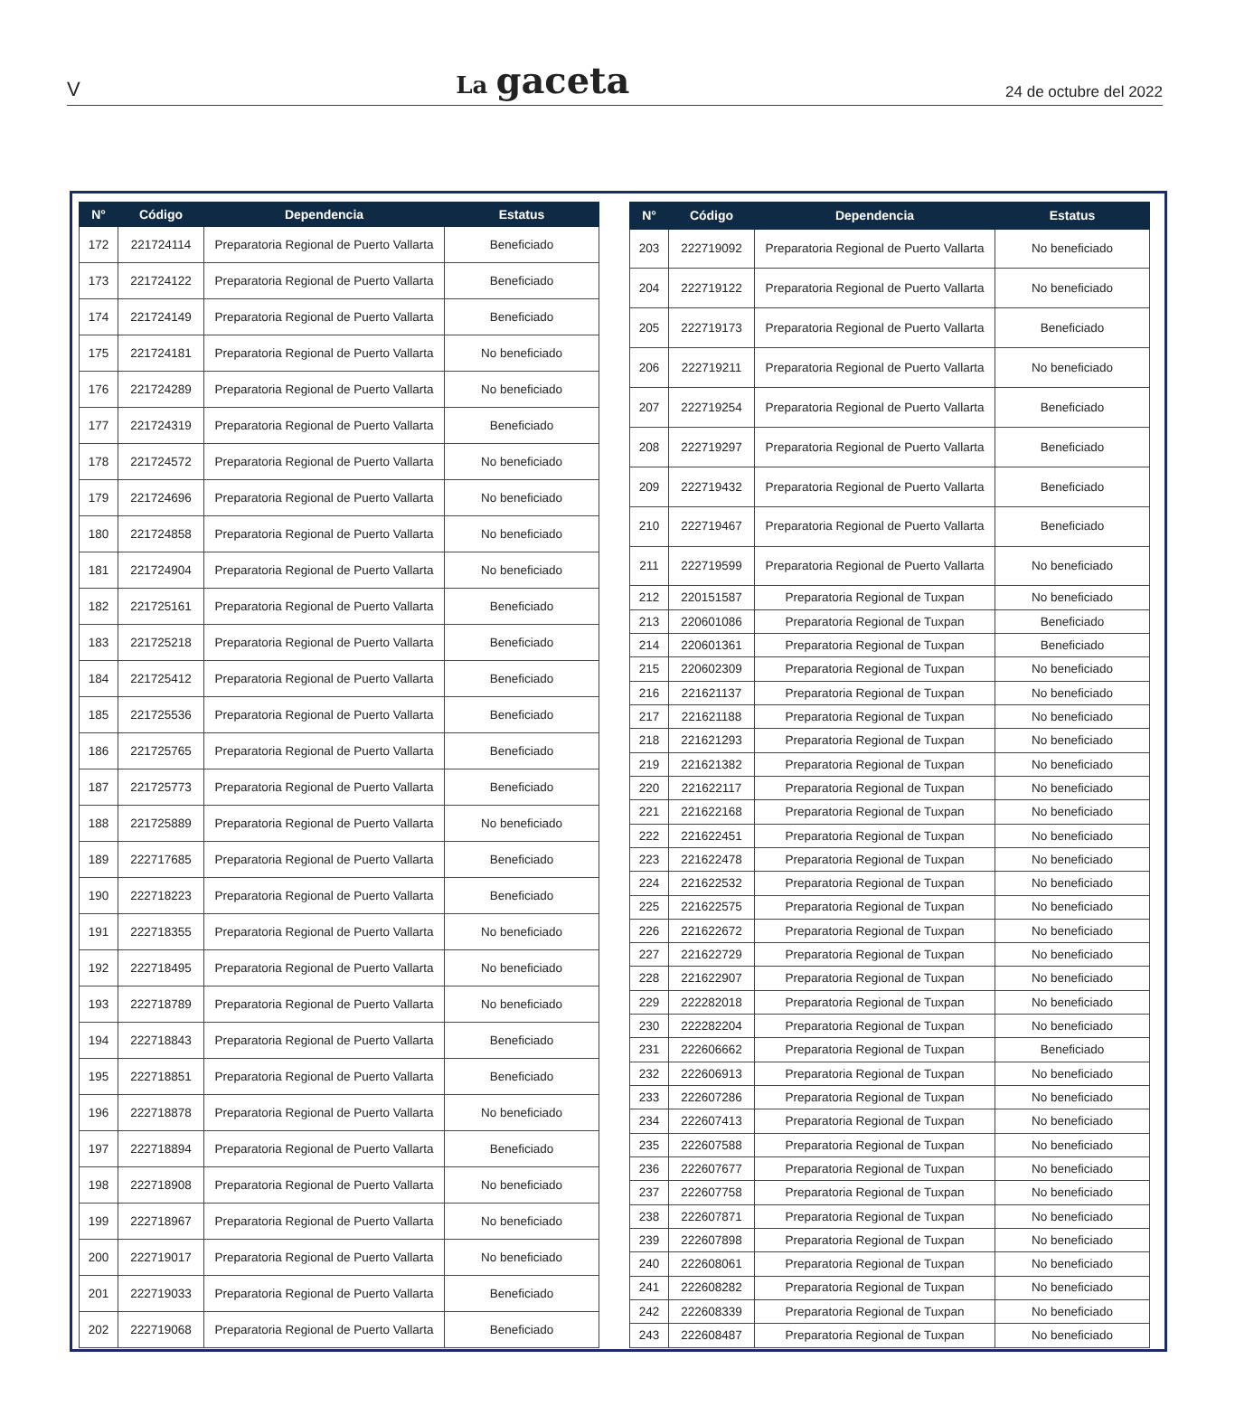V La gaceta 24 de octubre del 2022
| N° | Código | Dependencia | Estatus |
| --- | --- | --- | --- |
| 172 | 221724114 | Preparatoria Regional de Puerto Vallarta | Beneficiado |
| 173 | 221724122 | Preparatoria Regional de Puerto Vallarta | Beneficiado |
| 174 | 221724149 | Preparatoria Regional de Puerto Vallarta | Beneficiado |
| 175 | 221724181 | Preparatoria Regional de Puerto Vallarta | No beneficiado |
| 176 | 221724289 | Preparatoria Regional de Puerto Vallarta | No beneficiado |
| 177 | 221724319 | Preparatoria Regional de Puerto Vallarta | Beneficiado |
| 178 | 221724572 | Preparatoria Regional de Puerto Vallarta | No beneficiado |
| 179 | 221724696 | Preparatoria Regional de Puerto Vallarta | No beneficiado |
| 180 | 221724858 | Preparatoria Regional de Puerto Vallarta | No beneficiado |
| 181 | 221724904 | Preparatoria Regional de Puerto Vallarta | No beneficiado |
| 182 | 221725161 | Preparatoria Regional de Puerto Vallarta | Beneficiado |
| 183 | 221725218 | Preparatoria Regional de Puerto Vallarta | Beneficiado |
| 184 | 221725412 | Preparatoria Regional de Puerto Vallarta | Beneficiado |
| 185 | 221725536 | Preparatoria Regional de Puerto Vallarta | Beneficiado |
| 186 | 221725765 | Preparatoria Regional de Puerto Vallarta | Beneficiado |
| 187 | 221725773 | Preparatoria Regional de Puerto Vallarta | Beneficiado |
| 188 | 221725889 | Preparatoria Regional de Puerto Vallarta | No beneficiado |
| 189 | 222717685 | Preparatoria Regional de Puerto Vallarta | Beneficiado |
| 190 | 222718223 | Preparatoria Regional de Puerto Vallarta | Beneficiado |
| 191 | 222718355 | Preparatoria Regional de Puerto Vallarta | No beneficiado |
| 192 | 222718495 | Preparatoria Regional de Puerto Vallarta | No beneficiado |
| 193 | 222718789 | Preparatoria Regional de Puerto Vallarta | No beneficiado |
| 194 | 222718843 | Preparatoria Regional de Puerto Vallarta | Beneficiado |
| 195 | 222718851 | Preparatoria Regional de Puerto Vallarta | Beneficiado |
| 196 | 222718878 | Preparatoria Regional de Puerto Vallarta | No beneficiado |
| 197 | 222718894 | Preparatoria Regional de Puerto Vallarta | Beneficiado |
| 198 | 222718908 | Preparatoria Regional de Puerto Vallarta | No beneficiado |
| 199 | 222718967 | Preparatoria Regional de Puerto Vallarta | No beneficiado |
| 200 | 222719017 | Preparatoria Regional de Puerto Vallarta | No beneficiado |
| 201 | 222719033 | Preparatoria Regional de Puerto Vallarta | Beneficiado |
| 202 | 222719068 | Preparatoria Regional de Puerto Vallarta | Beneficiado |
| N° | Código | Dependencia | Estatus |
| --- | --- | --- | --- |
| 203 | 222719092 | Preparatoria Regional de Puerto Vallarta | No beneficiado |
| 204 | 222719122 | Preparatoria Regional de Puerto Vallarta | No beneficiado |
| 205 | 222719173 | Preparatoria Regional de Puerto Vallarta | Beneficiado |
| 206 | 222719211 | Preparatoria Regional de Puerto Vallarta | No beneficiado |
| 207 | 222719254 | Preparatoria Regional de Puerto Vallarta | Beneficiado |
| 208 | 222719297 | Preparatoria Regional de Puerto Vallarta | Beneficiado |
| 209 | 222719432 | Preparatoria Regional de Puerto Vallarta | Beneficiado |
| 210 | 222719467 | Preparatoria Regional de Puerto Vallarta | Beneficiado |
| 211 | 222719599 | Preparatoria Regional de Puerto Vallarta | No beneficiado |
| 212 | 220151587 | Preparatoria Regional de Tuxpan | No beneficiado |
| 213 | 220601086 | Preparatoria Regional de Tuxpan | Beneficiado |
| 214 | 220601361 | Preparatoria Regional de Tuxpan | Beneficiado |
| 215 | 220602309 | Preparatoria Regional de Tuxpan | No beneficiado |
| 216 | 221621137 | Preparatoria Regional de Tuxpan | No beneficiado |
| 217 | 221621188 | Preparatoria Regional de Tuxpan | No beneficiado |
| 218 | 221621293 | Preparatoria Regional de Tuxpan | No beneficiado |
| 219 | 221621382 | Preparatoria Regional de Tuxpan | No beneficiado |
| 220 | 221622117 | Preparatoria Regional de Tuxpan | No beneficiado |
| 221 | 221622168 | Preparatoria Regional de Tuxpan | No beneficiado |
| 222 | 221622451 | Preparatoria Regional de Tuxpan | No beneficiado |
| 223 | 221622478 | Preparatoria Regional de Tuxpan | No beneficiado |
| 224 | 221622532 | Preparatoria Regional de Tuxpan | No beneficiado |
| 225 | 221622575 | Preparatoria Regional de Tuxpan | No beneficiado |
| 226 | 221622672 | Preparatoria Regional de Tuxpan | No beneficiado |
| 227 | 221622729 | Preparatoria Regional de Tuxpan | No beneficiado |
| 228 | 221622907 | Preparatoria Regional de Tuxpan | No beneficiado |
| 229 | 222282018 | Preparatoria Regional de Tuxpan | No beneficiado |
| 230 | 222282204 | Preparatoria Regional de Tuxpan | No beneficiado |
| 231 | 222606662 | Preparatoria Regional de Tuxpan | Beneficiado |
| 232 | 222606913 | Preparatoria Regional de Tuxpan | No beneficiado |
| 233 | 222607286 | Preparatoria Regional de Tuxpan | No beneficiado |
| 234 | 222607413 | Preparatoria Regional de Tuxpan | No beneficiado |
| 235 | 222607588 | Preparatoria Regional de Tuxpan | No beneficiado |
| 236 | 222607677 | Preparatoria Regional de Tuxpan | No beneficiado |
| 237 | 222607758 | Preparatoria Regional de Tuxpan | No beneficiado |
| 238 | 222607871 | Preparatoria Regional de Tuxpan | No beneficiado |
| 239 | 222607898 | Preparatoria Regional de Tuxpan | No beneficiado |
| 240 | 222608061 | Preparatoria Regional de Tuxpan | No beneficiado |
| 241 | 222608282 | Preparatoria Regional de Tuxpan | No beneficiado |
| 242 | 222608339 | Preparatoria Regional de Tuxpan | No beneficiado |
| 243 | 222608487 | Preparatoria Regional de Tuxpan | No beneficiado |